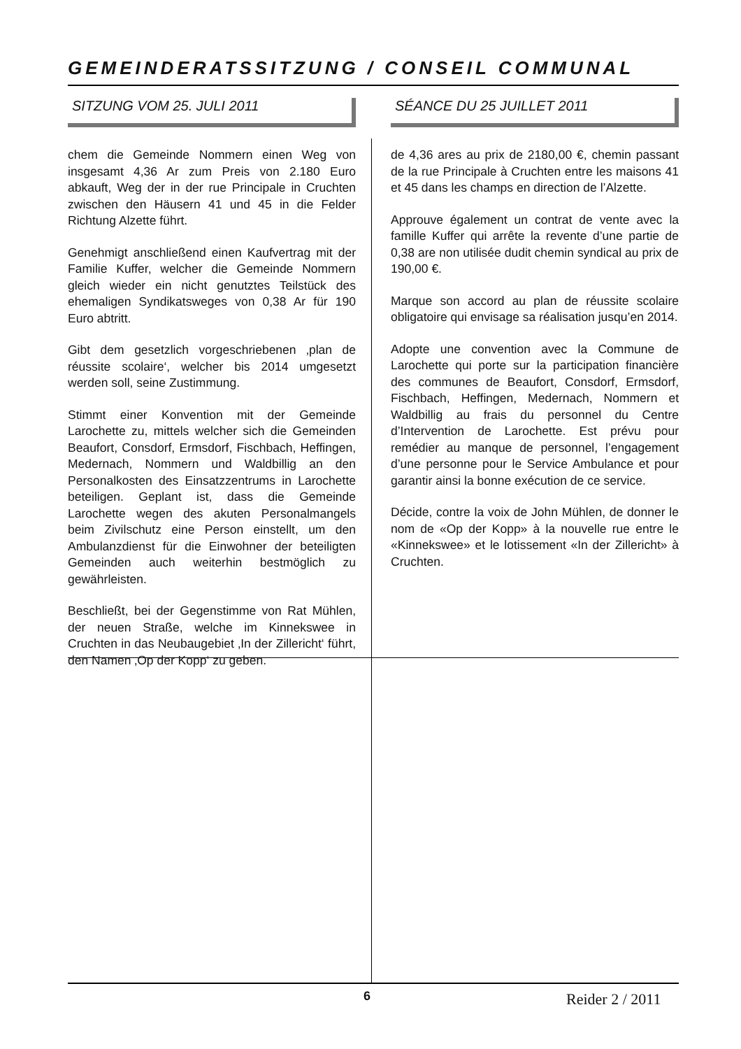GEMEINDERATSSITZUNG / CONSEIL COMMUNAL
SITZUNG VOM 25. JULI 2011 SÉANCE DU 25 JUILLET 2011
chem die Gemeinde Nommern einen Weg von insgesamt 4,36 Ar zum Preis von 2.180 Euro abkauft, Weg der in der rue Principale in Cruchten zwischen den Häusern 41 und 45 in die Felder Richtung Alzette führt.
Genehmigt anschließend einen Kaufvertrag mit der Familie Kuffer, welcher die Gemeinde Nommern gleich wieder ein nicht genutztes Teilstück des ehemaligen Syndikatsweges von 0,38 Ar für 190 Euro abtritt.
Gibt dem gesetzlich vorgeschriebenen ‚plan de réussite scolaire‘, welcher bis 2014 umgesetzt werden soll, seine Zustimmung.
Stimmt einer Konvention mit der Gemeinde Larochette zu, mittels welcher sich die Gemeinden Beaufort, Consdorf, Ermsdorf, Fischbach, Heffingen, Medernach, Nommern und Waldbillig an den Personalkosten des Einsatzzentrums in Larochette beteiligen. Geplant ist, dass die Gemeinde Larochette wegen des akuten Personalmangels beim Zivilschutz eine Person einstellt, um den Ambulanzdienst für die Einwohner der beteiligten Gemeinden auch weiterhin bestmöglich zu gewährleisten.
Beschließt, bei der Gegenstimme von Rat Mühlen, der neuen Straße, welche im Kinnekswee in Cruchten in das Neubaugebiet ‚In der Zillericht‘ führt, den Namen ‚Op der Kopp‘ zu geben.
de 4,36 ares au prix de 2180,00 €, chemin passant de la rue Principale à Cruchten entre les maisons 41 et 45 dans les champs en direction de l’Alzette.
Approuve également un contrat de vente avec la famille Kuffer qui arrête la revente d’une partie de 0,38 are non utilisée dudit chemin syndical au prix de 190,00 €.
Marque son accord au plan de réussite scolaire obligatoire qui envisage sa réalisation jusqu’en 2014.
Adopte une convention avec la Commune de Larochette qui porte sur la participation financière des communes de Beaufort, Consdorf, Ermsdorf, Fischbach, Heffingen, Medernach, Nommern et Waldbillig au frais du personnel du Centre d’Intervention de Larochette. Est prévu pour remédier au manque de personnel, l’engagement d’une personne pour le Service Ambulance et pour garantir ainsi la bonne exécution de ce service.
Décide, contre la voix de John Mühlen, de donner le nom de «Op der Kopp» à la nouvelle rue entre le «Kinnekswee» et le lotissement «In der Zillericht» à Cruchten.
6 Reider 2 / 2011